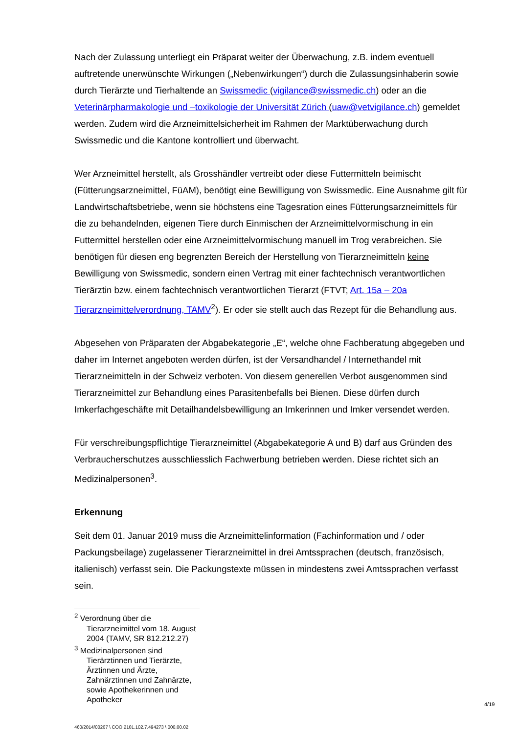Nach der Zulassung unterliegt ein Präparat weiter der Überwachung, z.B. indem eventuell auftretende unerwünschte Wirkungen („Nebenwirkungen“) durch die Zulassungsinhaberin sowie durch Tierärzte und Tierhaltende an Swissmedic (vigilance@swissmedic.ch) oder an die Veterinärpharmakologie und –toxikologie der Universität Zürich (uaw@vetvigilance.ch) gemeldet werden. Zudem wird die Arzneimittelsicherheit im Rahmen der Marktüberwachung durch Swissmedic und die Kantone kontrolliert und überwacht.
Wer Arzneimittel herstellt, als Grosshändler vertreibt oder diese Futtermitteln beimischt (Fütterungsarzneimittel, FüAM), benötigt eine Bewilligung von Swissmedic. Eine Ausnahme gilt für Landwirtschaftsbetriebe, wenn sie höchstens eine Tagesration eines Fütterungsarzneimittels für die zu behandelnden, eigenen Tiere durch Einmischen der Arzneimittelvormischung in ein Futtermittel herstellen oder eine Arzneimittelvormischung manuell im Trog verabreichen. Sie benötigen für diesen eng begrenzten Bereich der Herstellung von Tierarzneimitteln keine Bewilligung von Swissmedic, sondern einen Vertrag mit einer fachtechnisch verantwortlichen Tierärztin bzw. einem fachtechnisch verantwortlichen Tierarzt (FTVT; Art. 15a – 20a Tierarzneimittelverordnung, TAMV<sup>2</sup>). Er oder sie stellt auch das Rezept für die Behandlung aus.
Abgesehen von Präparaten der Abgabekategorie „E“, welche ohne Fachberatung abgegeben und daher im Internet angeboten werden dürfen, ist der Versandhandel / Internethandel mit Tierarzneimitteln in der Schweiz verboten. Von diesem generellen Verbot ausgenommen sind Tierarzneimittel zur Behandlung eines Parasitenbefalls bei Bienen. Diese dürfen durch Imkerfachgeschäfte mit Detailhandelsbewilligung an Imkerinnen und Imker versendet werden.
Für verschreibungspflichtige Tierarzneimittel (Abgabekategorie A und B) darf aus Gründen des Verbraucherschutzes ausschliesslich Fachwerbung betrieben werden. Diese richtet sich an Medizinalpersonen<sup>3</sup>.
Erkennung
Seit dem 01. Januar 2019 muss die Arzneimittelinformation (Fachinformation und / oder Packungsbeilage) zugelassener Tierarzneimittel in drei Amtssprachen (deutsch, französisch, italienisch) verfasst sein. Die Packungstexte müssen in mindestens zwei Amtssprachen verfasst sein.
<sup>2</sup> Verordnung über die Tierarzneimittel vom 18. August 2004 (TAMV, SR 812.212.27)
<sup>3</sup> Medizinalpersonen sind Tierärztinnen und Tierärzte, Ärztinnen und Ärzte, Zahnärztinnen und Zahnärzte, sowie Apothekerinnen und Apotheker
4/19
460/2014/00267 \ COO.2101.102.7.494273 \ 000.00.02